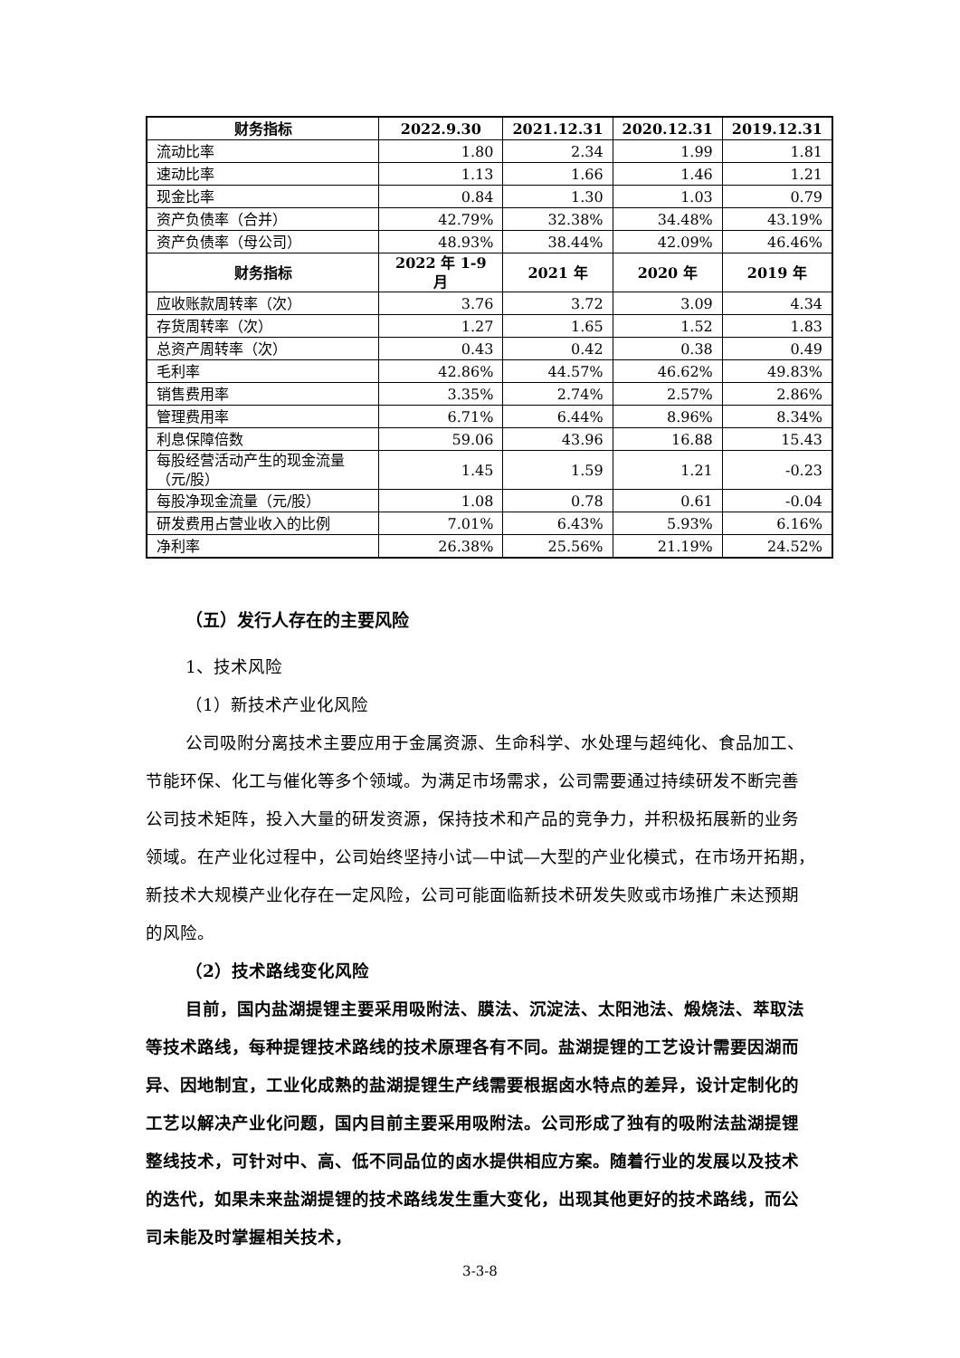| 财务指标 | 2022.9.30 | 2021.12.31 | 2020.12.31 | 2019.12.31 |
| --- | --- | --- | --- | --- |
| 流动比率 | 1.80 | 2.34 | 1.99 | 1.81 |
| 速动比率 | 1.13 | 1.66 | 1.46 | 1.21 |
| 现金比率 | 0.84 | 1.30 | 1.03 | 0.79 |
| 资产负债率（合并） | 42.79% | 32.38% | 34.48% | 43.19% |
| 资产负债率（母公司） | 48.93% | 38.44% | 42.09% | 46.46% |
| 财务指标 | 2022 年 1-9 月 | 2021 年 | 2020 年 | 2019 年 |
| 应收账款周转率（次） | 3.76 | 3.72 | 3.09 | 4.34 |
| 存货周转率（次） | 1.27 | 1.65 | 1.52 | 1.83 |
| 总资产周转率（次） | 0.43 | 0.42 | 0.38 | 0.49 |
| 毛利率 | 42.86% | 44.57% | 46.62% | 49.83% |
| 销售费用率 | 3.35% | 2.74% | 2.57% | 2.86% |
| 管理费用率 | 6.71% | 6.44% | 8.96% | 8.34% |
| 利息保障倍数 | 59.06 | 43.96 | 16.88 | 15.43 |
| 每股经营活动产生的现金流量（元/股） | 1.45 | 1.59 | 1.21 | -0.23 |
| 每股净现金流量（元/股） | 1.08 | 0.78 | 0.61 | -0.04 |
| 研发费用占营业收入的比例 | 7.01% | 6.43% | 5.93% | 6.16% |
| 净利率 | 26.38% | 25.56% | 21.19% | 24.52% |
（五）发行人存在的主要风险
1、技术风险
（1）新技术产业化风险
公司吸附分离技术主要应用于金属资源、生命科学、水处理与超纯化、食品加工、节能环保、化工与催化等多个领域。为满足市场需求，公司需要通过持续研发不断完善公司技术矩阵，投入大量的研发资源，保持技术和产品的竞争力，并积极拓展新的业务领域。在产业化过程中，公司始终坚持小试—中试—大型的产业化模式，在市场开拓期，新技术大规模产业化存在一定风险，公司可能面临新技术研发失败或市场推广未达预期的风险。
（2）技术路线变化风险
目前，国内盐湖提锂主要采用吸附法、膜法、沉淀法、太阳池法、煅烧法、萃取法等技术路线，每种提锂技术路线的技术原理各有不同。盐湖提锂的工艺设计需要因湖而异、因地制宜，工业化成熟的盐湖提锂生产线需要根据卤水特点的差异，设计定制化的工艺以解决产业化问题，国内目前主要采用吸附法。公司形成了独有的吸附法盐湖提锂整线技术，可针对中、高、低不同品位的卤水提供相应方案。随着行业的发展以及技术的迭代，如果未来盐湖提锂的技术路线发生重大变化，出现其他更好的技术路线，而公司未能及时掌握相关技术，
3-3-8